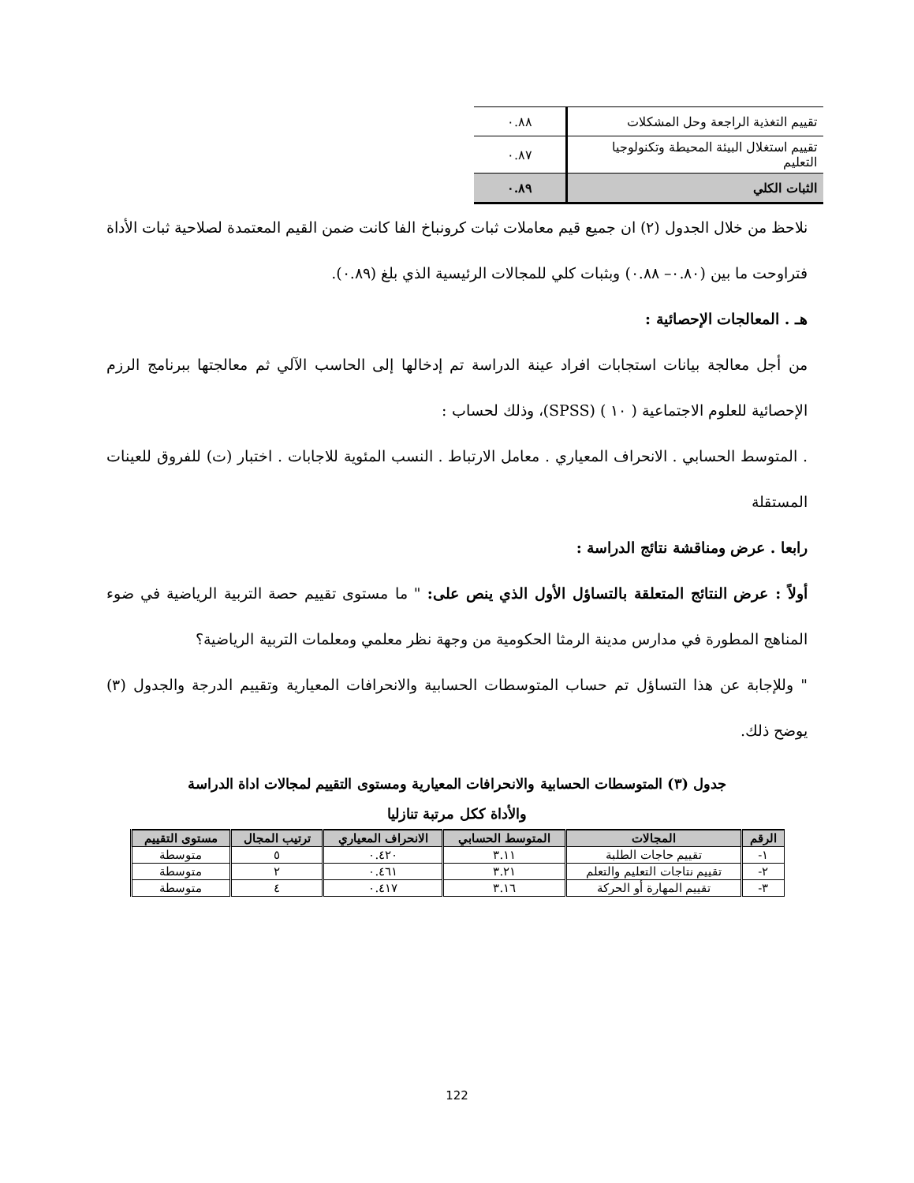| تقييم التغذية الراجعة وحل المشكلات | ٠.٨٨ |
| تقييم استغلال البيئة المحيطة وتكنولوجيا التعليم | ٠.٨٧ |
| الثبات الكلي | ٠.٨٩ |
نلاحظ من خلال الجدول (٢) ان جميع قيم معاملات ثبات كرونباخ الفا كانت ضمن القيم المعتمدة لصلاحية ثبات الأداة فتراوحت ما بين (٠.٨٠– ٠.٨٨) وبثبات كلي للمجالات الرئيسية الذي بلغ (٠.٨٩).
هـ . المعالجات الإحصائية :
من أجل معالجة بيانات استجابات افراد عينة الدراسة تم إدخالها إلى الحاسب الآلي ثم معالجتها ببرنامج الرزم الإحصائية للعلوم الاجتماعية ( ١٠ ) (SPSS)، وذلك لحساب :
. المتوسط الحسابي . الانحراف المعياري . معامل الارتباط . النسب المئوية للاجابات . اختبار (ت) للفروق للعينات المستقلة
رابعا . عرض ومناقشة نتائج الدراسة :
أولاً : عرض النتائج المتعلقة بالتساؤل الأول الذي ينص على: " ما مستوى تقييم حصة التربية الرياضية في ضوء المناهج المطورة في مدارس مدينة الرمثا الحكومية من وجهة نظر معلمي ومعلمات التربية الرياضية؟
" وللإجابة عن هذا التساؤل تم حساب المتوسطات الحسابية والانحرافات المعيارية وتقييم الدرجة والجدول (٣) يوضح ذلك.
جدول (٣) المتوسطات الحسابية والانحرافات المعيارية ومستوى التقييم لمجالات اداة الدراسة
والأداة ككل مرتبة تنازليا
| الرقم | المجالات | المتوسط الحسابي | الانحراف المعياري | ترتيب المجال | مستوى التقييم |
| --- | --- | --- | --- | --- | --- |
| ١- | تقييم حاجات الطلبة | ٣.١١ | ٠.٤٢٠ | ٥ | متوسطة |
| ٢- | تقييم نتاجات التعليم والتعلم | ٣.٢١ | ٠.٤٦١ | ٢ | متوسطة |
| ٣- | تقييم المهارة أو الحركة | ٣.١٦ | ٠.٤١٧ | ٤ | متوسطة |
122